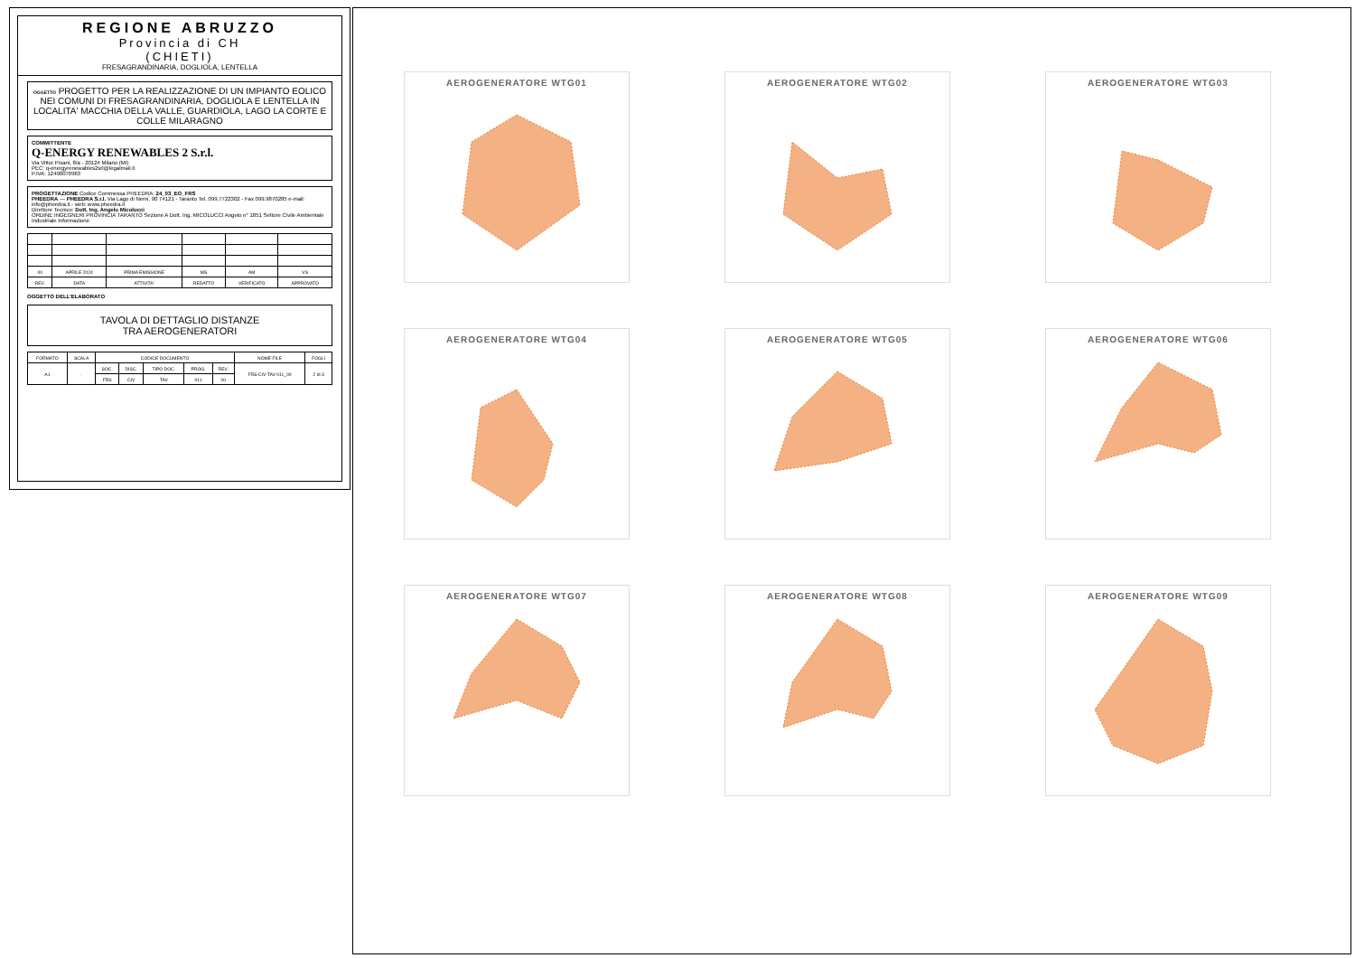REGIONE ABRUZZO
Provincia di CH
(CHIETI)
FRESAGRANDINARIA, DOGLIOLA, LENTELLA
OGGETTO PROGETTO PER LA REALIZZAZIONE DI UN IMPIANTO EOLICO NEI COMUNI DI FRESAGRANDINARIA, DOGLIOLA E LENTELLA IN LOCALITA' MACCHIA DELLA VALLE, GUARDIOLA, LAGO LA CORTE E COLLE MILARAGNO
COMMITTENTE
Q-ENERGY RENEWABLES 2 S.r.l.
Via Vittor Pisani, 8/a - 20124 Milano (MI)
PEC: q-energyrenewables2srl@legalmail.it
P.IVA: 12490070963
PROGETTAZIONE Codice Commessa PHEEDRA: 24_03_EO_FRS
PHEEDRA — PHEEDRA S.r.l. Via Lago di Nemi, 90 74121 - Taranto Tel. 099.7722302 - Fax 099.9870285 e-mail: info@pheedra.it - web: www.pheedra.it
Direttore Tecnico: Dott. Ing. Angelo Micolucci
ORDINE INGEGNERI PROVINCIA TARANTO Sezione A Dott. Ing. MICOLUCCI Angelo n° 1851 Settore Civile Ambientale Industriale Informazione
| 00 | APRILE 2024 | PRIMA EMISSIONE | MS | AM | VS |
| REV. | DATA | ATTIVITA' | REDATTO | VERIFICATO | APPROVATO |
OGGETTO DELL'ELABORATO
TAVOLA DI DETTAGLIO DISTANZE
TRA AEROGENERATORI
| FORMATO | SCALA | CODICE DOCUMENTO | | | | | NOME FILE | FOGLI |
| --- | --- | --- | --- | --- | --- | --- | --- | --- |
| A1 | - | SOC. | DISC. | TIPO DOC. | PROG. | REV. | FRS-CIV-TAV-011_00 | 2 di 3 |
| | | FRS | CIV | TAV | 011 | 00 | | |
AEROGENERATORE WTG01
AEROGENERATORE WTG02
AEROGENERATORE WTG03
AEROGENERATORE WTG04
AEROGENERATORE WTG05
AEROGENERATORE WTG06
AEROGENERATORE WTG07
AEROGENERATORE WTG08
AEROGENERATORE WTG09